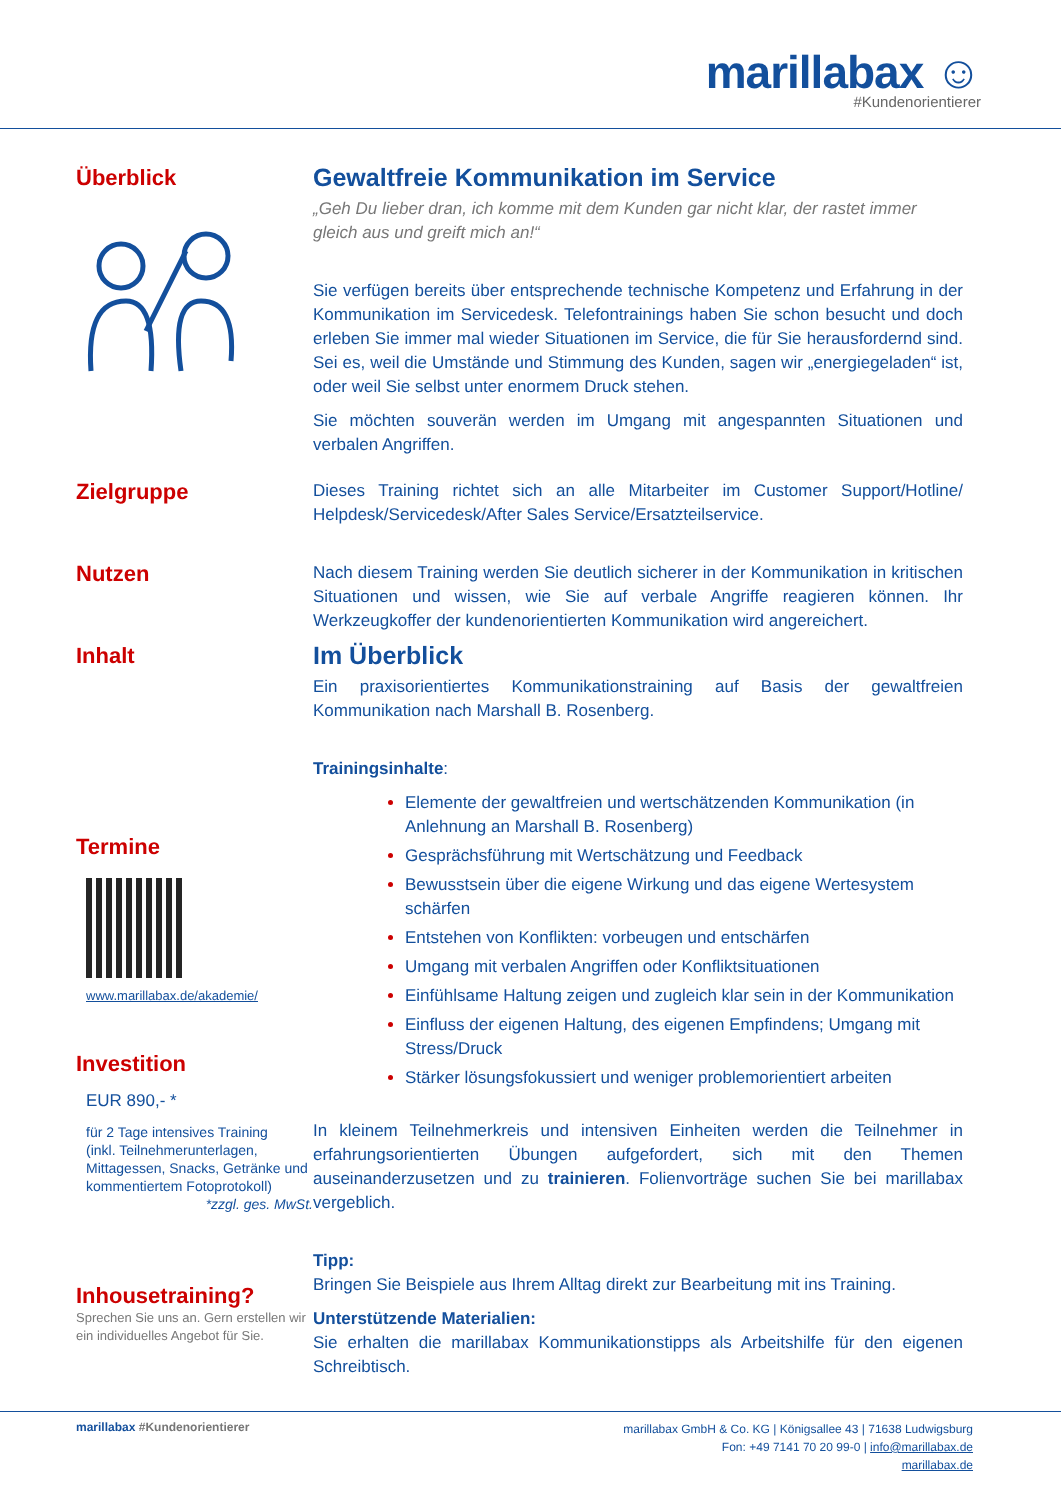marillabax ☺
#Kundenorientierer
Überblick
Gewaltfreie Kommunikation im Service
„Geh Du lieber dran, ich komme mit dem Kunden gar nicht klar, der rastet immer gleich aus und greift mich an!“
Sie verfügen bereits über entsprechende technische Kompetenz und Erfahrung in der Kommunikation im Servicedesk. Telefontrainings haben Sie schon besucht und doch erleben Sie immer mal wieder Situationen im Service, die für Sie herausfordernd sind. Sei es, weil die Umstände und Stimmung des Kunden, sagen wir „energiegeladen“ ist, oder weil Sie selbst unter enormem Druck stehen.
Sie möchten souverän werden im Umgang mit angespannten Situationen und verbalen Angriffen.
Zielgruppe
Dieses Training richtet sich an alle Mitarbeiter im Customer Support/Hotline/ Helpdesk/Servicedesk/After Sales Service/Ersatzteilservice.
Nutzen
Nach diesem Training werden Sie deutlich sicherer in der Kommunikation in kritischen Situationen und wissen, wie Sie auf verbale Angriffe reagieren können. Ihr Werkzeugkoffer der kundenorientierten Kommunikation wird angereichert.
Inhalt
Termine
www.marillabax.de/akademie/
Investition
EUR 890,- *
für 2 Tage intensives Training
(inkl. Teilnehmerunterlagen, Mittagessen, Snacks, Getränke und kommentiertem Fotoprotokoll)
*zzgl. ges. MwSt.
Inhousetraining?
Sprechen Sie uns an. Gern erstellen wir ein individuelles Angebot für Sie.
Im Überblick
Ein praxisorientiertes Kommunikationstraining auf Basis der gewaltfreien Kommunikation nach Marshall B. Rosenberg.
Trainingsinhalte:
Elemente der gewaltfreien und wertschätzenden Kommunikation (in Anlehnung an Marshall B. Rosenberg)
Gesprächsführung mit Wertschätzung und Feedback
Bewusstsein über die eigene Wirkung und das eigene Wertesystem schärfen
Entstehen von Konflikten: vorbeugen und entschärfen
Umgang mit verbalen Angriffen oder Konfliktsituationen
Einfühlsame Haltung zeigen und zugleich klar sein in der Kommunikation
Einfluss der eigenen Haltung, des eigenen Empfindens; Umgang mit Stress/Druck
Stärker lösungsfokussiert und weniger problemorientiert arbeiten
In kleinem Teilnehmerkreis und intensiven Einheiten werden die Teilnehmer in erfahrungsorientierten Übungen aufgefordert, sich mit den Themen auseinanderzusetzen und zu trainieren. Folienvorträge suchen Sie bei marillabax vergeblich.
Tipp:
Bringen Sie Beispiele aus Ihrem Alltag direkt zur Bearbeitung mit ins Training.
Unterstützende Materialien:
Sie erhalten die marillabax Kommunikationstipps als Arbeitshilfe für den eigenen Schreibtisch.
marillabax #Kundenorientierer
marillabax GmbH & Co. KG | Königsallee 43 | 71638 Ludwigsburg
Fon: +49 7141 70 20 99-0 | info@marillabax.de
marillabax.de